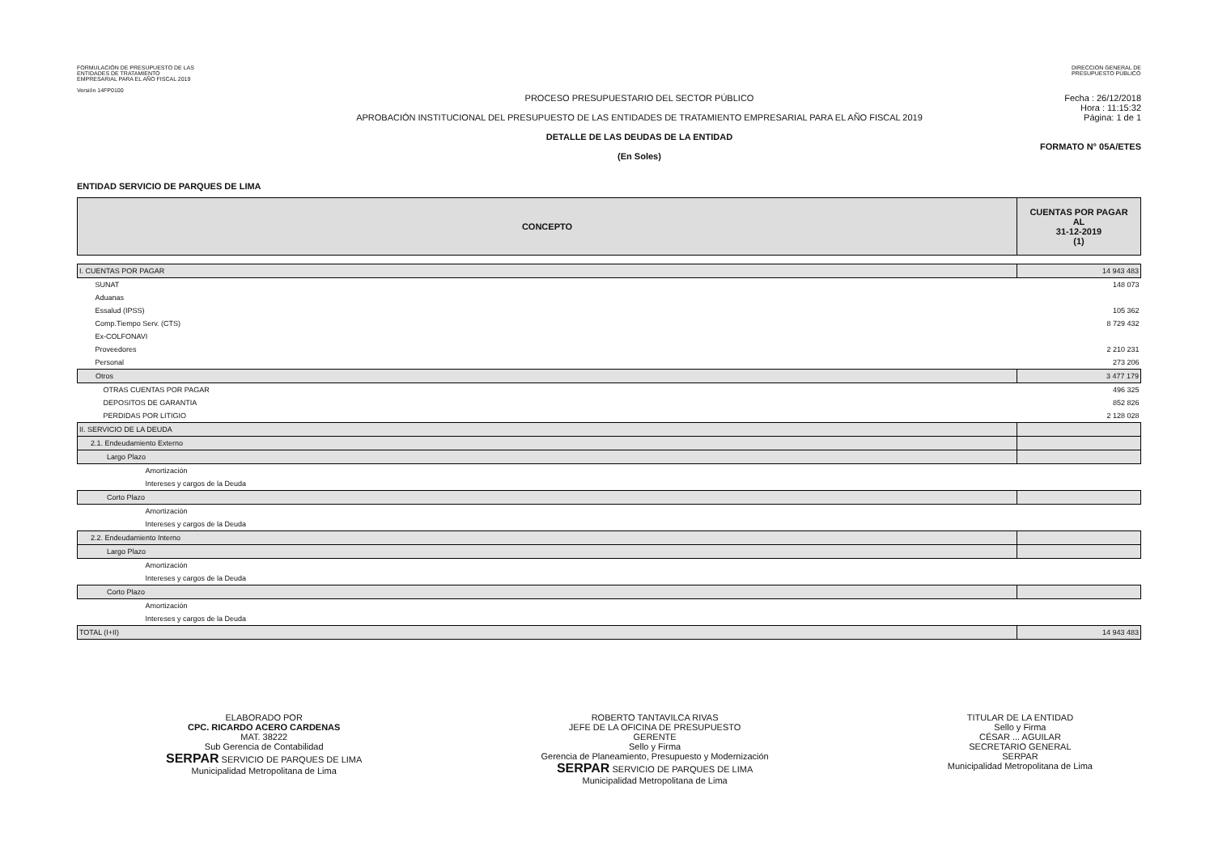FORMULACIÓN DE PRESUPUESTO DE LAS
ENTIDADES DE TRATAMIENTO
EMPRESARIAL PARA EL AÑO FISCAL 2019
Versión 14FP0100
DIRECCION GENERAL DE
PRESUPUESTO PÚBLICO
PROCESO PRESUPUESTARIO DEL SECTOR PÚBLICO
APROBACIÓN INSTITUCIONAL DEL PRESUPUESTO DE LAS ENTIDADES DE TRATAMIENTO EMPRESARIAL PARA EL AÑO FISCAL 2019
DETALLE DE LAS DEUDAS DE LA ENTIDAD
(En Soles)
Fecha : 26/12/2018
Hora : 11:15:32
Página: 1 de 1
FORMATO N° 05A/ETES
ENTIDAD SERVICIO DE PARQUES DE LIMA
| CONCEPTO | CUENTAS POR PAGAR AL 31-12-2019 (1) |
| --- | --- |
| I. CUENTAS POR PAGAR | 14 943 483 |
| SUNAT | 148 073 |
| Aduanas | |
| Essalud (IPSS) | 105 362 |
| Comp.Tiempo Serv. (CTS) | 8 729 432 |
| Ex-COLFONAVI | |
| Proveedores | 2 210 231 |
| Personal | 273 206 |
| Otros | 3 477 179 |
| OTRAS CUENTAS POR PAGAR | 496 325 |
| DEPOSITOS DE GARANTIA | 852 826 |
| PERDIDAS POR LITIGIO | 2 128 028 |
| II. SERVICIO DE LA DEUDA | |
| 2.1. Endeudamiento Externo | |
| Largo Plazo | |
| Amortización | |
| Intereses y cargos de la Deuda | |
| Corto Plazo | |
| Amortización | |
| Intereses y cargos de la Deuda | |
| 2.2. Endeudamiento Interno | |
| Largo Plazo | |
| Amortización | |
| Intereses y cargos de la Deuda | |
| Corto Plazo | |
| Amortización | |
| Intereses y cargos de la Deuda | |
| TOTAL (I+II) | 14 943 483 |
ELABORADO POR
CPC. RICARDO ACERO CARDENAS
MAT. 38222
Sub Gerencia de Contabilidad
SERPAR SERVICIO DE PARQUES DE LIMA
Municipalidad Metropolitana de Lima
ROBERTO TANTAVILCA RIVAS
JEFE DE LA OFICINA DE PRESUPUESTO
GERENTE
Sello y Firma
Gerencia de Planeamiento, Presupuesto y Modernización
SERPAR SERVICIO DE PARQUES DE LIMA
Municipalidad Metropolitana de Lima
TITULAR DE LA ENTIDAD
Sello y Firma
CÉSAR ... AGUILAR
SECRETARIO GENERAL
SERPAR
Municipalidad Metropolitana de Lima